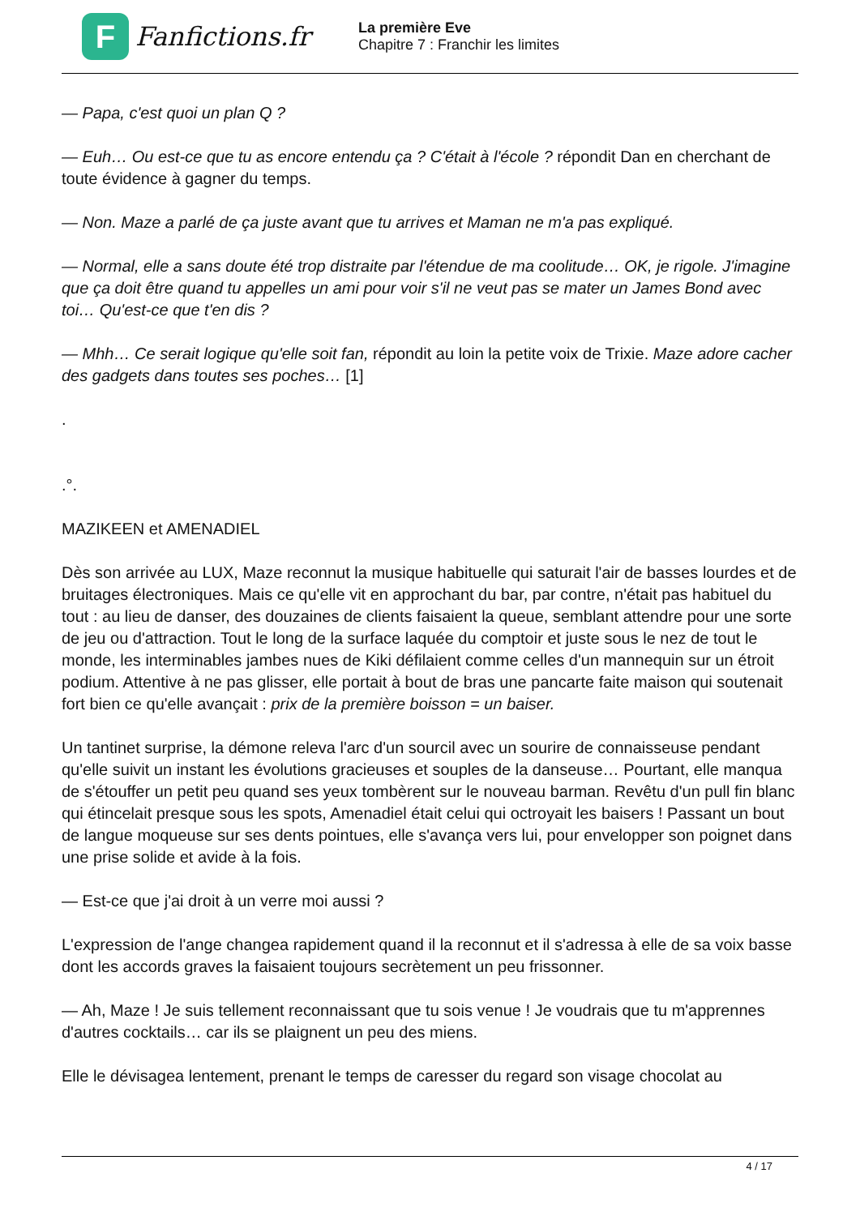F
Fanfictions.fr
La première Eve
Chapitre 7 : Franchir les limites
— Papa, c'est quoi un plan Q ?
— Euh… Ou est-ce que tu as encore entendu ça ? C'était à l'école ? répondit Dan en cherchant de toute évidence à gagner du temps.
— Non. Maze a parlé de ça juste avant que tu arrives et Maman ne m'a pas expliqué.
— Normal, elle a sans doute été trop distraite par l'étendue de ma coolitude… OK, je rigole. J'imagine que ça doit être quand tu appelles un ami pour voir s'il ne veut pas se mater un James Bond avec toi… Qu'est-ce que t'en dis ?
— Mhh… Ce serait logique qu'elle soit fan, répondit au loin la petite voix de Trixie. Maze adore cacher des gadgets dans toutes ses poches… [1]
.
.°.
MAZIKEEN et AMENADIEL
Dès son arrivée au LUX, Maze reconnut la musique habituelle qui saturait l'air de basses lourdes et de bruitages électroniques. Mais ce qu'elle vit en approchant du bar, par contre, n'était pas habituel du tout : au lieu de danser, des douzaines de clients faisaient la queue, semblant attendre pour une sorte de jeu ou d'attraction. Tout le long de la surface laquée du comptoir et juste sous le nez de tout le monde, les interminables jambes nues de Kiki défilaient comme celles d'un mannequin sur un étroit podium. Attentive à ne pas glisser, elle portait à bout de bras une pancarte faite maison qui soutenait fort bien ce qu'elle avançait : prix de la première boisson = un baiser.
Un tantinet surprise, la démone releva l'arc d'un sourcil avec un sourire de connaisseuse pendant qu'elle suivit un instant les évolutions gracieuses et souples de la danseuse… Pourtant, elle manqua de s'étouffer un petit peu quand ses yeux tombèrent sur le nouveau barman. Revêtu d'un pull fin blanc qui étincelait presque sous les spots, Amenadiel était celui qui octroyait les baisers ! Passant un bout de langue moqueuse sur ses dents pointues, elle s'avança vers lui, pour envelopper son poignet dans une prise solide et avide à la fois.
— Est-ce que j'ai droit à un verre moi aussi ?
L'expression de l'ange changea rapidement quand il la reconnut et il s'adressa à elle de sa voix basse dont les accords graves la faisaient toujours secrètement un peu frissonner.
— Ah, Maze ! Je suis tellement reconnaissant que tu sois venue ! Je voudrais que tu m'apprennes d'autres cocktails… car ils se plaignent un peu des miens.
Elle le dévisagea lentement, prenant le temps de caresser du regard son visage chocolat au
4 / 17